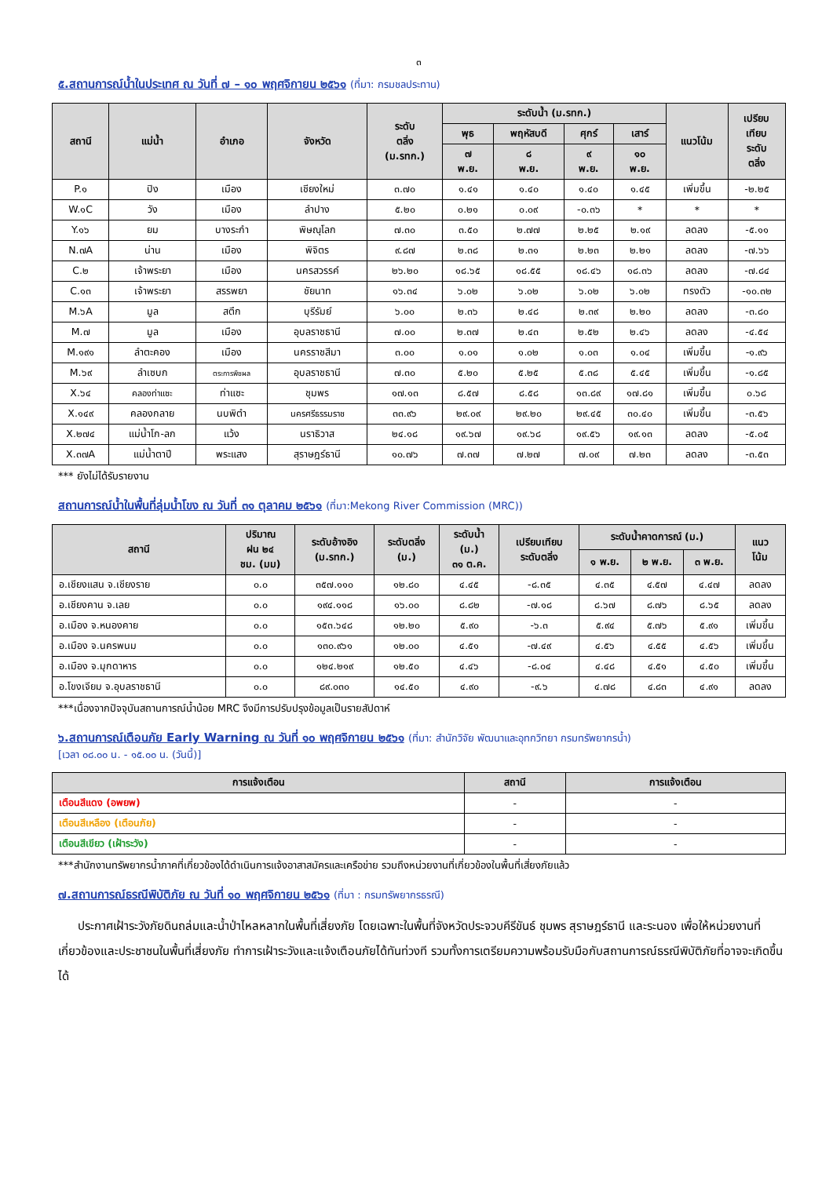๓
๕.สถานการณ์น้ำในประเทศ ณ วันที่ ๗ – ๑๐ พฤศจิกายน ๒๕๖๑ (ที่มา: กรมชลประทาน)
| สถานี | แม่น้ำ | อำเภอ | จังหวัด | ระดับ ตลิ่ง (ม.รทก.) | ระดับน้ำ (ม.รทก.) | | | | แนวโน้ม | เปรียบ เทียบ ระดับ ตลิ่ง |
| --- | --- | --- | --- | --- | --- | --- | --- | --- | --- | --- |
| | | | | | พุธ | พฤหัสบดี | ศุกร์ | เสาร์ | | |
| | | | | | ๗ พ.ย. | ๘ พ.ย. | ๙ พ.ย. | ๑๐ พ.ย. | | |
| P.๑ | ปิง | เมือง | เชียงใหม่ | ๓.๗๐ | ๑.๔๑ | ๑.๔๐ | ๑.๔๐ | ๑.๔๕ | เพิ่มขึ้น | -๒.๒๕ |
| W.๑C | วัง | เมือง | ลำปาง | ๕.๒๐ | ๐.๒๑ | ๐.๐๙ | -๐.๓๖ | * | * | * |
| Y.๑๖ | ยม | บางระกำ | พิษณุโลก | ๗.๓๐ | ๓.๕๐ | ๒.๗๗ | ๒.๒๕ | ๒.๑๙ | ลดลง | -๕.๑๑ |
| N.๗A | น่าน | เมือง | พิจิตร | ๙.๘๗ | ๒.๓๘ | ๒.๓๑ | ๒.๒๓ | ๒.๒๑ | ลดลง | -๗.๖๖ |
| C.๒ | เจ้าพระยา | เมือง | นครสวรรค์ | ๒๖.๒๐ | ๑๘.๖๕ | ๑๘.๕๕ | ๑๘.๔๖ | ๑๘.๓๖ | ลดลง | -๗.๘๔ |
| C.๑๓ | เจ้าพระยา | สรรพยา | ชัยนาท | ๑๖.๓๔ | ๖.๐๒ | ๖.๐๒ | ๖.๐๒ | ๖.๐๒ | ทรงตัว | -๑๐.๓๒ |
| M.๖A | มูล | สตึก | บุรีรัมย์ | ๖.๐๐ | ๒.๓๖ | ๒.๔๘ | ๒.๓๙ | ๒.๒๐ | ลดลง | -๓.๘๐ |
| M.๗ | มูล | เมือง | อุบลราชธานี | ๗.๐๐ | ๒.๓๗ | ๒.๔๓ | ๒.๕๒ | ๒.๔๖ | ลดลง | -๔.๕๔ |
| M.๑๙๑ | ลำตะคอง | เมือง | นครราชสีมา | ๓.๐๐ | ๑.๐๑ | ๑.๐๒ | ๑.๐๓ | ๑.๐๔ | เพิ่มขึ้น | -๑.๙๖ |
| M.๖๙ | ลำเซบก | ตระการพืชผล | อุบลราชธานี | ๗.๓๐ | ๕.๒๐ | ๕.๒๕ | ๕.๓๘ | ๕.๔๕ | เพิ่มขึ้น | -๑.๘๕ |
| X.๖๔ | คลองท่าแซะ | ท่าแซะ | ชุมพร | ๑๗.๑๓ | ๘.๕๗ | ๘.๕๘ | ๑๓.๘๙ | ๑๗.๘๑ | เพิ่มขึ้น | ๐.๖๘ |
| X.๑๔๙ | คลองกลาย | นบพิตำ | นครศรีธรรมราช | ๓๓.๙๖ | ๒๙.๐๙ | ๒๙.๒๐ | ๒๙.๔๕ | ๓๐.๔๐ | เพิ่มขึ้น | -๓.๕๖ |
| X.๒๗๔ | แม่น้ำโก-ลก | แว้ง | นราธิวาส | ๒๔.๑๘ | ๑๙.๖๗ | ๑๙.๖๘ | ๑๙.๕๖ | ๑๙.๑๓ | ลดลง | -๕.๐๕ |
| X.๓๗A | แม่น้ำตาปี | พระแสง | สุราษฎร์ธานี | ๑๐.๗๖ | ๗.๓๗ | ๗.๒๗ | ๗.๐๙ | ๗.๒๓ | ลดลง | -๓.๕๓ |
*** ยังไม่ได้รับรายงาน
สถานการณ์น้ำในพื้นที่ลุ่มน้ำโขง ณ วันที่ ๓๑ ตุลาคม ๒๕๖๑ (ที่มา:Mekong River Commission (MRC))
| สถานี | ปริมาณ ฝน ๒๔ ชม. (มม) | ระดับอ้างอิง (ม.รทก.) | ระดับตลิ่ง (ม.) | ระดับน้ำ (ม.) ๓๑ ต.ค. | เปรียบเทียบ ระดับตลิ่ง | ระดับน้ำคาดการณ์ (ม.) | | | แนว โน้ม |
| --- | --- | --- | --- | --- | --- | --- | --- | --- | --- |
| | | | | | | ๑ พ.ย. | ๒ พ.ย. | ๓ พ.ย. | |
| อ.เชียงแสน จ.เชียงราย | ๐.๐ | ๓๕๗.๑๑๐ | ๑๒.๘๐ | ๔.๔๕ | -๘.๓๕ | ๔.๓๕ | ๔.๕๗ | ๔.๔๗ | ลดลง |
| อ.เชียงคาน จ.เลย | ๐.๐ | ๑๙๔.๑๑๘ | ๑๖.๐๐ | ๘.๘๒ | -๗.๑๘ | ๘.๖๗ | ๘.๗๖ | ๘.๖๕ | ลดลง |
| อ.เมือง จ.หนองคาย | ๐.๐ | ๑๕๓.๖๔๘ | ๑๒.๒๐ | ๕.๙๐ | -๖.๓ | ๕.๙๔ | ๕.๗๖ | ๕.๙๑ | เพิ่มขึ้น |
| อ.เมือง จ.นครพนม | ๐.๐ | ๑๓๐.๙๖๑ | ๑๒.๐๐ | ๔.๕๑ | -๗.๔๙ | ๔.๕๖ | ๔.๕๕ | ๔.๕๖ | เพิ่มขึ้น |
| อ.เมือง จ.มุกดาหาร | ๐.๐ | ๑๒๔.๒๑๙ | ๑๒.๕๐ | ๔.๔๖ | -๘.๐๔ | ๔.๔๘ | ๔.๕๑ | ๔.๕๐ | เพิ่มขึ้น |
| อ.โขงเจียม จ.อุบลราชธานี | ๐.๐ | ๘๙.๐๓๐ | ๑๔.๕๐ | ๔.๙๐ | -๙.๖ | ๔.๗๘ | ๔.๘๓ | ๔.๙๑ | ลดลง |
***เนื่องจากปัจจุบันสถานการณ์น้ำน้อย MRC จึงมีการปรับปรุงข้อมูลเป็นรายสัปดาห์
๖.สถานการณ์เตือนภัย Early Warning ณ วันที่ ๑๐ พฤศจิกายน ๒๕๖๑ (ที่มา: สำนักวิจัย พัฒนาและอุทกวิทยา กรมทรัพยากรน้ำ)
[เวลา ๐๘.๐๐ น. - ๑๕.๐๐ น. (วันนี้)]
| การแจ้งเตือน | สถานี | การแจ้งเตือน |
| --- | --- | --- |
| เตือนสีแดง (อพยพ) | - | - |
| เตือนสีเหลือง (เตือนภัย) | - | - |
| เตือนสีเขียว (เฝ้าระวัง) | - | - |
***สำนักงานทรัพยากรน้ำภาคที่เกี่ยวข้องได้ดำเนินการแจ้งอาสาสมัครและเครือข่าย รวมถึงหน่วยงานที่เกี่ยวข้องในพื้นที่เสี่ยงภัยแล้ว
๗.สถานการณ์ธรณีพิบัติภัย ณ วันที่ ๑๐ พฤศจิกายน ๒๕๖๑ (ที่มา : กรมทรัพยากรธรณี)
ประกาศเฝ้าระวังภัยดินถล่มและน้ำป่าไหลหลากในพื้นที่เสี่ยงภัย โดยเฉพาะในพื้นที่จังหวัดประจวบคีรีขันธ์ ชุมพร สุราษฎร์ธานี และระนอง เพื่อให้หน่วยงานที่เกี่ยวข้องและประชาชนในพื้นที่เสี่ยงภัย ทำการเฝ้าระวังและแจ้งเตือนภัยได้ทันท่วงที รวมทั้งการเตรียมความพร้อมรับมือกับสถานการณ์ธรณีพิบัติภัยที่อาจจะเกิดขึ้นได้